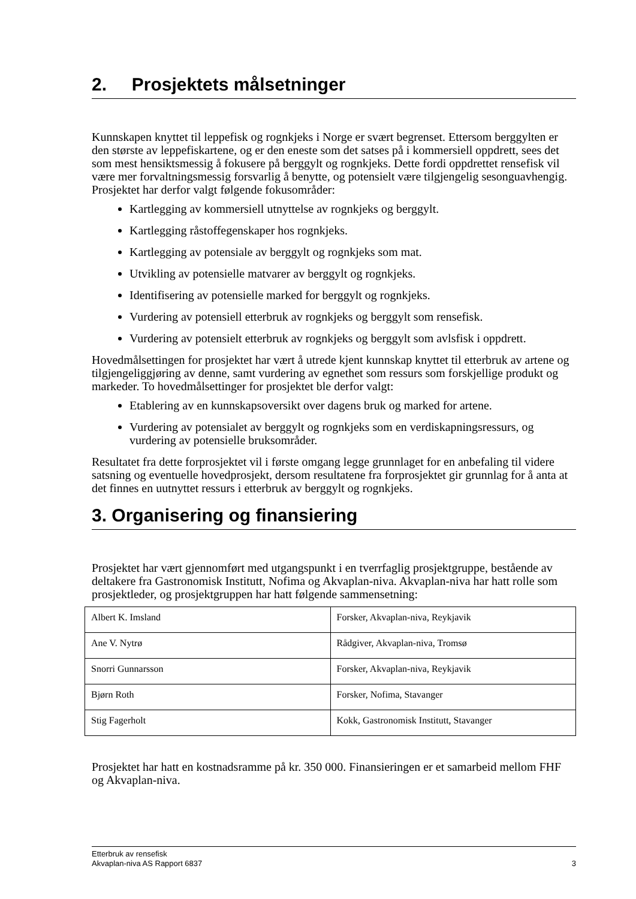2. Prosjektets målsetninger
Kunnskapen knyttet til leppefisk og rognkjeks i Norge er svært begrenset. Ettersom berggylten er den største av leppefiskartene, og er den eneste som det satses på i kommersiell oppdrett, sees det som mest hensiktsmessig å fokusere på berggylt og rognkjeks. Dette fordi oppdrettet rensefisk vil være mer forvaltningsmessig forsvarlig å benytte, og potensielt være tilgjengelig sesonguavhengig. Prosjektet har derfor valgt følgende fokusområder:
Kartlegging av kommersiell utnyttelse av rognkjeks og berggylt.
Kartlegging råstoffegenskaper hos rognkjeks.
Kartlegging av potensiale av berggylt og rognkjeks som mat.
Utvikling av potensielle matvarer av berggylt og rognkjeks.
Identifisering av potensielle marked for berggylt og rognkjeks.
Vurdering av potensiell etterbruk av rognkjeks og berggylt som rensefisk.
Vurdering av potensielt etterbruk av rognkjeks og berggylt som avlsfisk i oppdrett.
Hovedmålsettingen for prosjektet har vært å utrede kjent kunnskap knyttet til etterbruk av artene og tilgjengeliggjøring av denne, samt vurdering av egnethet som ressurs som forskjellige produkt og markeder. To hovedmålsettinger for prosjektet ble derfor valgt:
Etablering av en kunnskapsoversikt over dagens bruk og marked for artene.
Vurdering av potensialet av berggylt og rognkjeks som en verdiskapningsressurs, og vurdering av potensielle bruksområder.
Resultatet fra dette forprosjektet vil i første omgang legge grunnlaget for en anbefaling til videre satsning og eventuelle hovedprosjekt, dersom resultatene fra forprosjektet gir grunnlag for å anta at det finnes en uutnyttet ressurs i etterbruk av berggylt og rognkjeks.
3. Organisering og finansiering
Prosjektet har vært gjennomført med utgangspunkt i en tverrfaglig prosjektgruppe, bestående av deltakere fra Gastronomisk Institutt, Nofima og Akvaplan-niva. Akvaplan-niva har hatt rolle som prosjektleder, og prosjektgruppen har hatt følgende sammensetning:
| Albert K. Imsland | Forsker, Akvaplan-niva, Reykjavik |
| Ane V. Nytrø | Rådgiver, Akvaplan-niva, Tromsø |
| Snorri Gunnarsson | Forsker, Akvaplan-niva, Reykjavik |
| Bjørn Roth | Forsker, Nofima, Stavanger |
| Stig Fagerholt | Kokk, Gastronomisk Institutt, Stavanger |
Prosjektet har hatt en kostnadsramme på kr. 350 000. Finansieringen er et samarbeid mellom FHF og Akvaplan-niva.
Etterbruk av rensefisk
Akvaplan-niva AS Rapport 6837
3